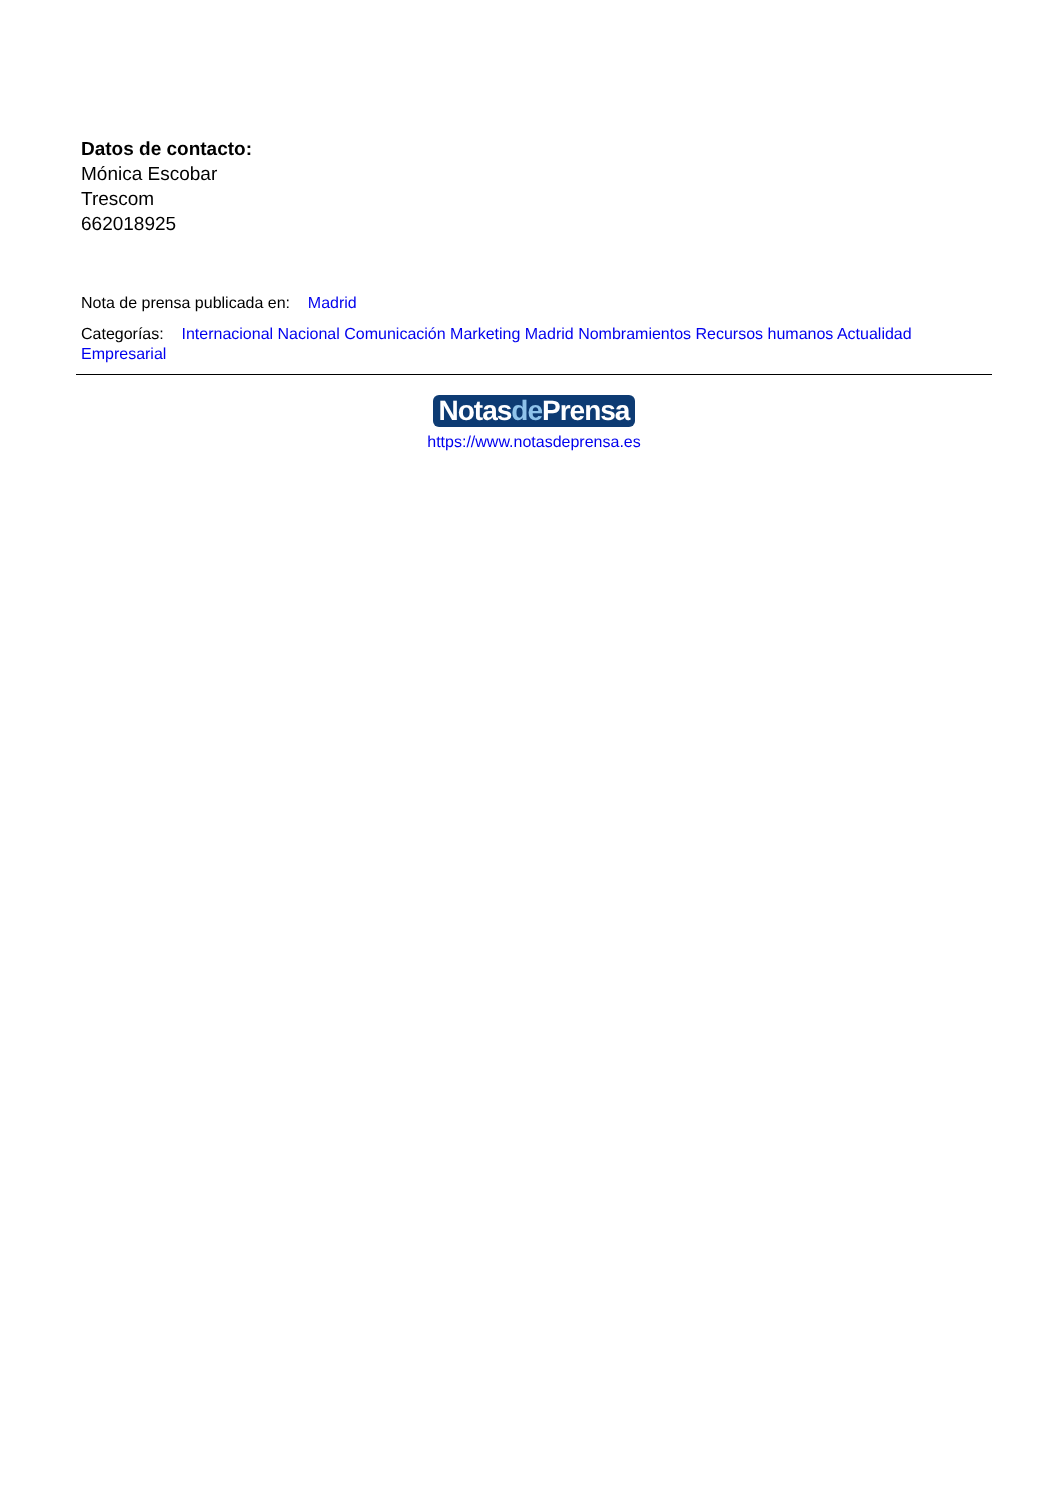Datos de contacto:
Mónica Escobar
Trescom
662018925
Nota de prensa publicada en: Madrid
Categorías: Internacional Nacional Comunicación Marketing Madrid Nombramientos Recursos humanos Actualidad Empresarial
Notasde Prensa
https://www.notasdeprensa.es